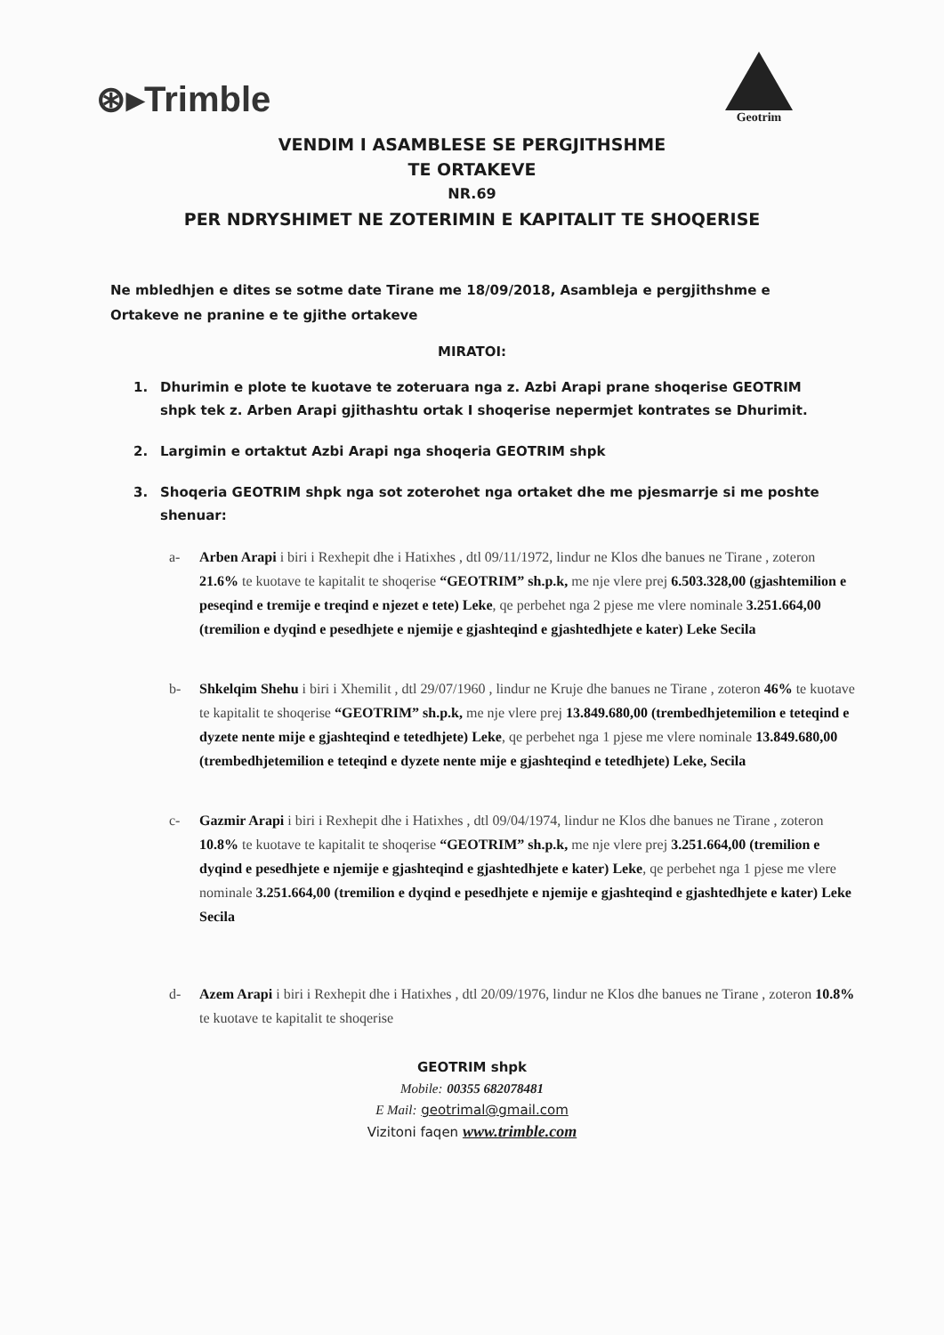⊛▸Trimble
Geotrim
VENDIM I ASAMBLESE SE PERGJITHSHME
TE ORTAKEVE
NR.69
PER NDRYSHIMET NE ZOTERIMIN E KAPITALIT TE SHOQERISE
Ne mbledhjen e dites se sotme date Tirane me 18/09/2018, Asambleja e pergjithshme e Ortakeve ne pranine e te gjithe ortakeve
MIRATOI:
1. Dhurimin e plote te kuotave te zoteruara nga z. Azbi Arapi prane shoqerise GEOTRIM shpk tek z. Arben Arapi gjithashtu ortak I shoqerise nepermjet kontrates se Dhurimit.
2. Largimin e ortaktut Azbi Arapi nga shoqeria GEOTRIM shpk
3. Shoqeria GEOTRIM shpk nga sot zoterohet nga ortaket dhe me pjesmarrje si me poshte shenuar:
a- Arben Arapi i biri i Rexhepit dhe i Hatixhes , dtl 09/11/1972, lindur ne Klos dhe banues ne Tirane , zoteron 21.6% te kuotave te kapitalit te shoqerise “GEOTRIM” sh.p.k, me nje vlere prej 6.503.328,00 (gjashtemilion e peseqind e tremije e treqind e njezet e tete) Leke, qe perbehet nga 2 pjese me vlere nominale 3.251.664,00 (tremilion e dyqind e pesedhjete e njemije e gjashteqind e gjashtedhjete e kater) Leke Secila
b- Shkelqim Shehu i biri i Xhemilit , dtl 29/07/1960 , lindur ne Kruje dhe banues ne Tirane , zoteron 46% te kuotave te kapitalit te shoqerise “GEOTRIM” sh.p.k, me nje vlere prej 13.849.680,00 (trembedhjetemilion e teteqind e dyzete nente mije e gjashteqind e tetedhjete) Leke, qe perbehet nga 1 pjese me vlere nominale 13.849.680,00 (trembedhjetemilion e teteqind e dyzete nente mije e gjashteqind e tetedhjete) Leke, Secila
c- Gazmir Arapi i biri i Rexhepit dhe i Hatixhes , dtl 09/04/1974, lindur ne Klos dhe banues ne Tirane , zoteron 10.8% te kuotave te kapitalit te shoqerise “GEOTRIM” sh.p.k, me nje vlere prej 3.251.664,00 (tremilion e dyqind e pesedhjete e njemije e gjashteqind e gjashtedhjete e kater) Leke, qe perbehet nga 1 pjese me vlere nominale 3.251.664,00 (tremilion e dyqind e pesedhjete e njemije e gjashteqind e gjashtedhjete e kater) Leke Secila
d- Azem Arapi i biri i Rexhepit dhe i Hatixhes , dtl 20/09/1976, lindur ne Klos dhe banues ne Tirane , zoteron 10.8% te kuotave te kapitalit te shoqerise
GEOTRIM shpk
Mobile: 00355 682078481
E Mail: geotrimal@gmail.com
Vizitoni faqen www.trimble.com